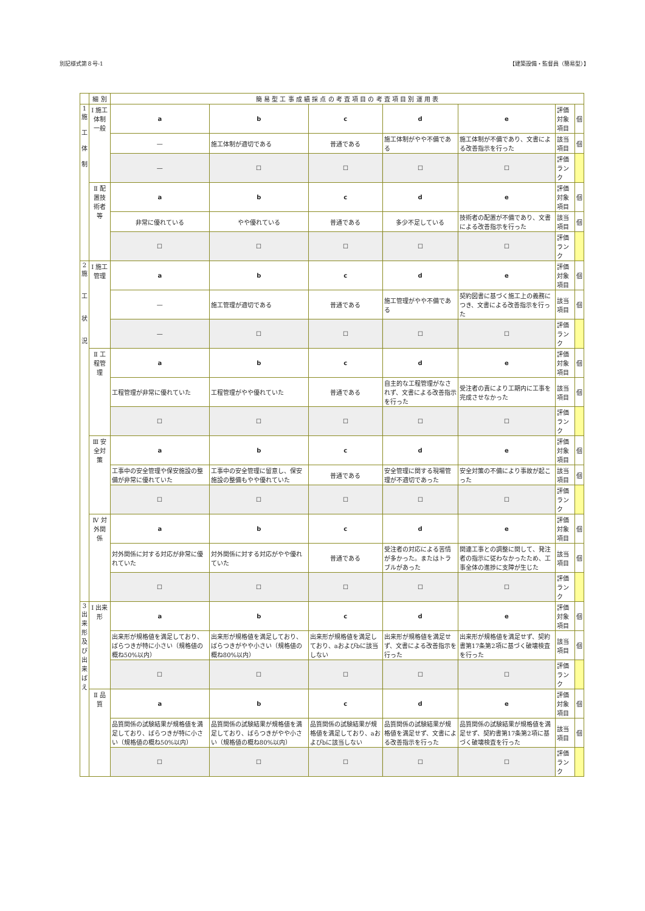別記様式第８号-1 【建築設備・監督員（簡易型）】
| | 細 別 | 簡 易 型 工 事 成 績 採 点 の 考 査 項 目 の 考 査 項 目 別 運 用 表 | | | | | | |
| 1 施 工 体 制 | Ⅰ 施工体制一般 | a | b | c | d | e | 評価対象項目 | 個 |
| | | — | 施工体制が適切である | 普通である | 施工体制がやや不備である | 施工体制が不備であり、文書による改善指示を行った | 該当項目 | 個 |
| | | — | ☐ | ☐ | ☐ | ☐ | 評価ランク | |
| | Ⅱ 配置技術者等 | a | b | c | d | e | 評価対象項目 | 個 |
| | | 非常に優れている | やや優れている | 普通である | 多少不足している | 技術者の配置が不備であり、文書による改善指示を行った | 該当項目 | 個 |
| | | ☐ | ☐ | ☐ | ☐ | ☐ | 評価ランク | |
| 2 施 工 状 況 | Ⅰ 施工管理 | a | b | c | d | e | 評価対象項目 | 個 |
| | | — | 施工管理が適切である | 普通である | 施工管理がやや不備である | 契約図書に基づく施工上の義務につき、文書による改善指示を行った | 該当項目 | 個 |
| | | — | ☐ | ☐ | ☐ | ☐ | 評価ランク | |
| | Ⅱ 工程管理 | a | b | c | d | e | 評価対象項目 | 個 |
| | | 工程管理が非常に優れていた | 工程管理がやや優れていた | 普通である | 自主的な工程管理がなされず、文書による改善指示を行った | 受注者の責により工期内に工事を完成させなかった | 該当項目 | 個 |
| | | ☐ | ☐ | ☐ | ☐ | ☐ | 評価ランク | |
| | Ⅲ 安全対策 | a | b | c | d | e | 評価対象項目 | 個 |
| | | 工事中の安全管理や保安施設の整備が非常に優れていた | 工事中の安全管理に留意し、保安施設の整備もやや優れていた | 普通である | 安全管理に関する現場管理が不適切であった | 安全対策の不備により事故が起こった | 該当項目 | 個 |
| | | ☐ | ☐ | ☐ | ☐ | ☐ | 評価ランク | |
| | Ⅳ 対外関係 | a | b | c | d | e | 評価対象項目 | 個 |
| | | 対外関係に対する対応が非常に優れていた | 対外関係に対する対応がやや優れていた | 普通である | 受注者の対応による苦情が多かった。またはトラブルがあった | 関連工事との調整に関して、発注者の指示に従わなかったため、工事全体の進捗に支障が生じた | 該当項目 | 個 |
| | | ☐ | ☐ | ☐ | ☐ | ☐ | 評価ランク | |
| 3 出 来 形 及 び 出 来 ば え | Ⅰ 出来形 | a | b | c | d | e | 評価対象項目 | 個 |
| | | 出来形が規格値を満足しており、ばらつきが特に小さい（規格値の概ね50%以内） | 出来形が規格値を満足しており、ばらつきがやや小さい（規格値の概ね80%以内） | 出来形が規格値を満足しており、aおよびbに該当しない | 出来形が規格値を満足せず、文書による改善指示を行った | 出来形が規格値を満足せず、契約書第17条第2項に基づく破壊検査を行った | 該当項目 | 個 |
| | | ☐ | ☐ | ☐ | ☐ | ☐ | 評価ランク | |
| | Ⅱ 品質 | a | b | c | d | e | 評価対象項目 | 個 |
| | | 品質関係の試験結果が規格値を満足しており、ばらつきが特に小さい（規格値の概ね50%以内） | 品質関係の試験結果が規格値を満足しており、ばらつきがやや小さい（規格値の概ね80%以内） | 品質関係の試験結果が規格値を満足しており、aおよびbに該当しない | 品質関係の試験結果が規格値を満足せず、文書による改善指示を行った | 品質関係の試験結果が規格値を満足せず、契約書第17条第2項に基づく破壊検査を行った | 該当項目 | 個 |
| | | ☐ | ☐ | ☐ | ☐ | ☐ | 評価ランク | |